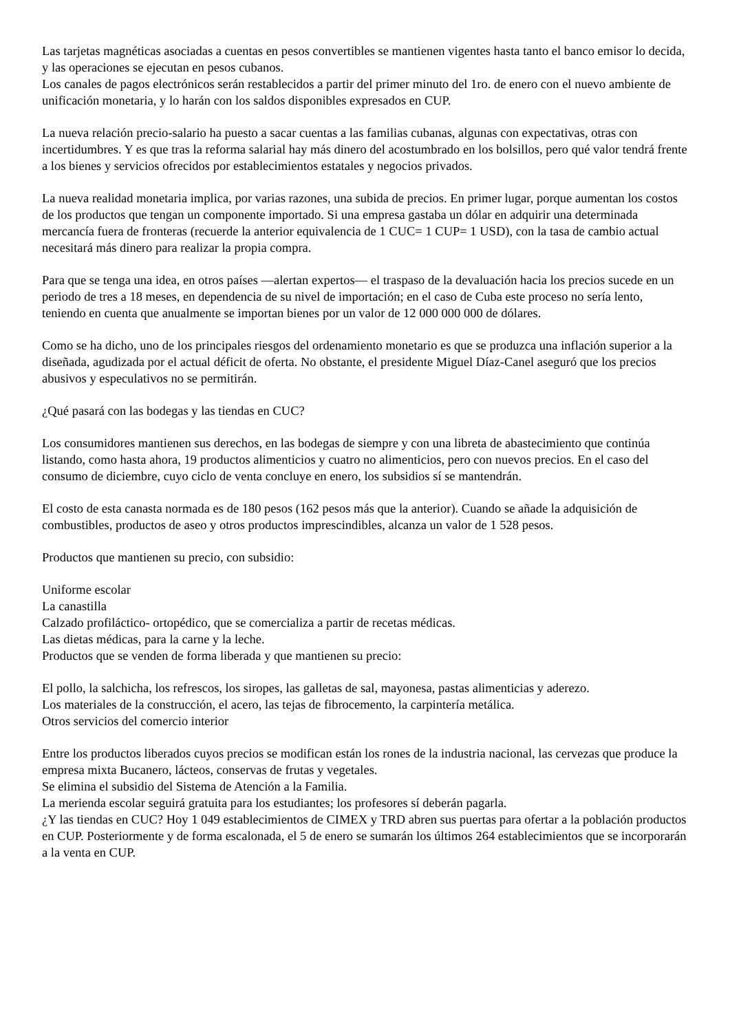Las tarjetas magnéticas asociadas a cuentas en pesos convertibles se mantienen vigentes hasta tanto el banco emisor lo decida, y las operaciones se ejecutan en pesos cubanos.
Los canales de pagos electrónicos serán restablecidos a partir del primer minuto del 1ro. de enero con el nuevo ambiente de unificación monetaria, y lo harán con los saldos disponibles expresados en CUP.
La nueva relación precio-salario ha puesto a sacar cuentas a las familias cubanas, algunas con expectativas, otras con incertidumbres. Y es que tras la reforma salarial hay más dinero del acostumbrado en los bolsillos, pero qué valor tendrá frente a los bienes y servicios ofrecidos por establecimientos estatales y negocios privados.
La nueva realidad monetaria implica, por varias razones, una subida de precios. En primer lugar, porque aumentan los costos de los productos que tengan un componente importado. Si una empresa gastaba un dólar en adquirir una determinada mercancía fuera de fronteras (recuerde la anterior equivalencia de 1 CUC= 1 CUP= 1 USD), con la tasa de cambio actual necesitará más dinero para realizar la propia compra.
Para que se tenga una idea, en otros países —alertan expertos— el traspaso de la devaluación hacia los precios sucede en un periodo de tres a 18 meses, en dependencia de su nivel de importación; en el caso de Cuba este proceso no sería lento, teniendo en cuenta que anualmente se importan bienes por un valor de 12 000 000 000 de dólares.
Como se ha dicho, uno de los principales riesgos del ordenamiento monetario es que se produzca una inflación superior a la diseñada, agudizada por el actual déficit de oferta. No obstante, el presidente Miguel Díaz-Canel aseguró que los precios abusivos y especulativos no se permitirán.
¿Qué pasará con las bodegas y las tiendas en CUC?
Los consumidores mantienen sus derechos, en las bodegas de siempre y con una libreta de abastecimiento que continúa listando, como hasta ahora, 19 productos alimenticios y cuatro no alimenticios, pero con nuevos precios. En el caso del consumo de diciembre, cuyo ciclo de venta concluye en enero, los subsidios sí se mantendrán.
El costo de esta canasta normada es de 180 pesos (162 pesos más que la anterior). Cuando se añade la adquisición de combustibles, productos de aseo y otros productos imprescindibles, alcanza un valor de 1 528 pesos.
Productos que mantienen su precio, con subsidio:
Uniforme escolar
La canastilla
Calzado profiláctico- ortopédico, que se comercializa a partir de recetas médicas.
Las dietas médicas, para la carne y la leche.
Productos que se venden de forma liberada y que mantienen su precio:
El pollo, la salchicha, los refrescos, los siropes, las galletas de sal, mayonesa, pastas alimenticias y aderezo.
Los materiales de la construcción, el acero, las tejas de fibrocemento, la carpintería metálica.
Otros servicios del comercio interior
Entre los productos liberados cuyos precios se modifican están los rones de la industria nacional, las cervezas que produce la empresa mixta Bucanero, lácteos, conservas de frutas y vegetales.
Se elimina el subsidio del Sistema de Atención a la Familia.
La merienda escolar seguirá gratuita para los estudiantes; los profesores sí deberán pagarla.
¿Y las tiendas en CUC? Hoy 1 049 establecimientos de CIMEX y TRD abren sus puertas para ofertar a la población productos en CUP. Posteriormente y de forma escalonada, el 5 de enero se sumarán los últimos 264 establecimientos que se incorporarán a la venta en CUP.